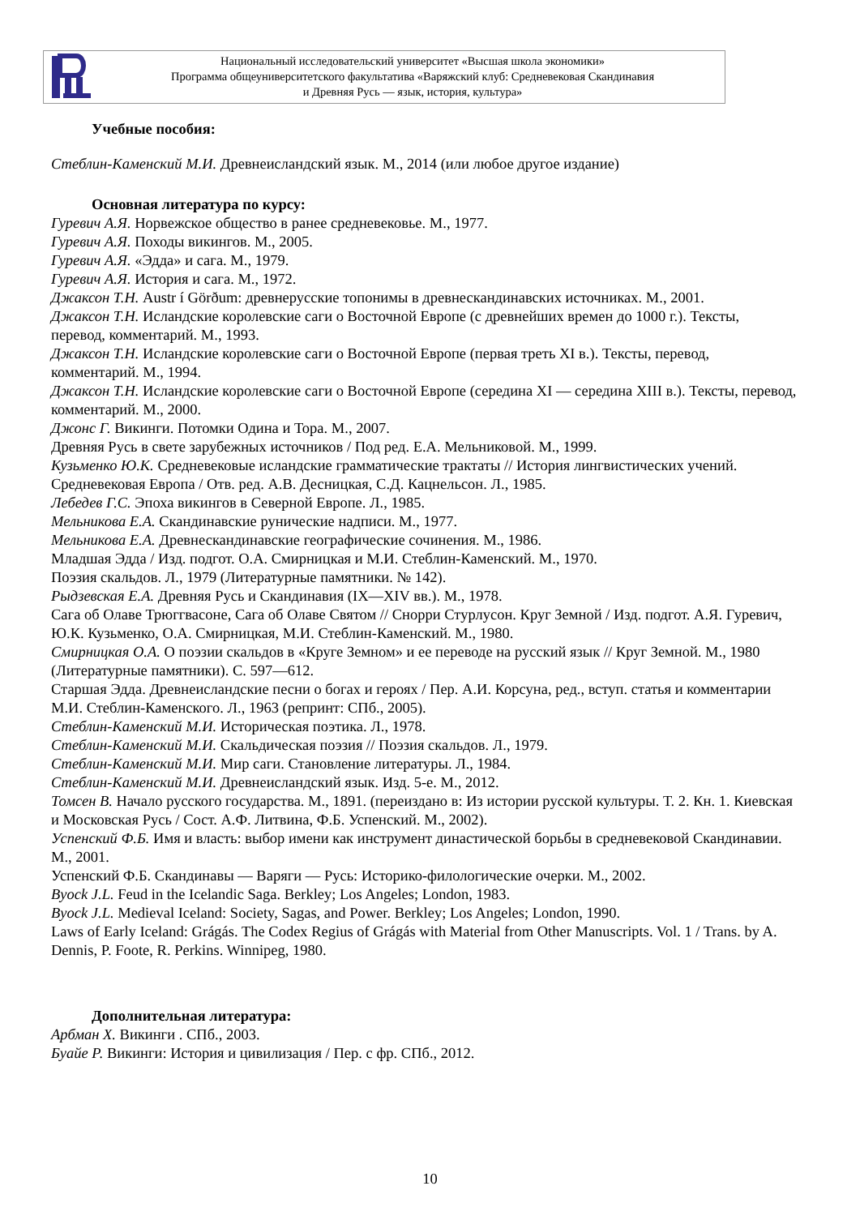Национальный исследовательский университет «Высшая школа экономики»
Программа общеуниверситетского факультатива «Варяжский клуб: Средневековая Скандинавия
и Древняя Русь — язык, история, культура»
Учебные пособия:
Стеблин-Каменский М.И. Древнеисландский язык. М., 2014 (или любое другое издание)
Основная литература по курсу:
Гуревич А.Я. Норвежское общество в ранее средневековье. М., 1977.
Гуревич А.Я. Походы викингов. М., 2005.
Гуревич А.Я. «Эдда» и сага. М., 1979.
Гуревич А.Я. История и сага. М., 1972.
Джаксон Т.Н. Austr í Görðum: древнерусские топонимы в древнескандинавских источниках. М., 2001.
Джаксон Т.Н. Исландские королевские саги о Восточной Европе (с древнейших времен до 1000 г.). Тексты, перевод, комментарий. М., 1993.
Джаксон Т.Н. Исландские королевские саги о Восточной Европе (первая треть XI в.). Тексты, перевод, комментарий. М., 1994.
Джаксон Т.Н. Исландские королевские саги о Восточной Европе (середина XI — середина XIII в.). Тексты, перевод, комментарий. М., 2000.
Джонс Г. Викинги. Потомки Одина и Тора. М., 2007.
Древняя Русь в свете зарубежных источников / Под ред. Е.А. Мельниковой. М., 1999.
Кузьменко Ю.К. Средневековые исландские грамматические трактаты // История лингвистических учений. Средневековая Европа / Отв. ред. А.В. Десницкая, С.Д. Кацнельсон. Л., 1985.
Лебедев Г.С. Эпоха викингов в Северной Европе. Л., 1985.
Мельникова Е.А. Скандинавские рунические надписи. М., 1977.
Мельникова Е.А. Древнескандинавские географические сочинения. М., 1986.
Младшая Эдда / Изд. подгот. О.А. Смирницкая и М.И. Стеблин-Каменский. М., 1970.
Поэзия скальдов. Л., 1979 (Литературные памятники. № 142).
Рыдзевская Е.А. Древняя Русь и Скандинавия (IX—XIV вв.). М., 1978.
Сага об Олаве Трюггвасоне, Сага об Олаве Святом // Снорри Стурлусон. Круг Земной / Изд. подгот. А.Я. Гуревич, Ю.К. Кузьменко, О.А. Смирницкая, М.И. Стеблин-Каменский. М., 1980.
Смирницкая О.А. О поэзии скальдов в «Круге Земном» и ее переводе на русский язык // Круг Земной. М., 1980 (Литературные памятники). С. 597—612.
Старшая Эдда. Древнеисландские песни о богах и героях / Пер. А.И. Корсуна, ред., вступ. статья и комментарии М.И. Стеблин-Каменского. Л., 1963 (репринт: СПб., 2005).
Стеблин-Каменский М.И. Историческая поэтика. Л., 1978.
Стеблин-Каменский М.И. Скальдическая поэзия // Поэзия скальдов. Л., 1979.
Стеблин-Каменский М.И. Мир саги. Становление литературы. Л., 1984.
Стеблин-Каменский М.И. Древнеисландский язык. Изд. 5-е. М., 2012.
Томсен В. Начало русского государства. М., 1891. (переиздано в: Из истории русской культуры. Т. 2. Кн. 1. Киевская и Московская Русь / Сост. А.Ф. Литвина, Ф.Б. Успенский. М., 2002).
Успенский Ф.Б. Имя и власть: выбор имени как инструмент династической борьбы в средневековой Скандинавии. М., 2001.
Успенский Ф.Б. Скандинавы — Варяги — Русь: Историко-филологические очерки. М., 2002.
Byock J.L. Feud in the Icelandic Saga. Berkley; Los Angeles; London, 1983.
Byock J.L. Medieval Iceland: Society, Sagas, and Power. Berkley; Los Angeles; London, 1990.
Laws of Early Iceland: Grágás. The Codex Regius of Grágás with Material from Other Manuscripts. Vol. 1 / Trans. by A. Dennis, P. Foote, R. Perkins. Winnipeg, 1980.
Дополнительная литература:
Арбман Х. Викинги . СПб., 2003.
Буайе Р. Викинги: История и цивилизация / Пер. с фр. СПб., 2012.
10